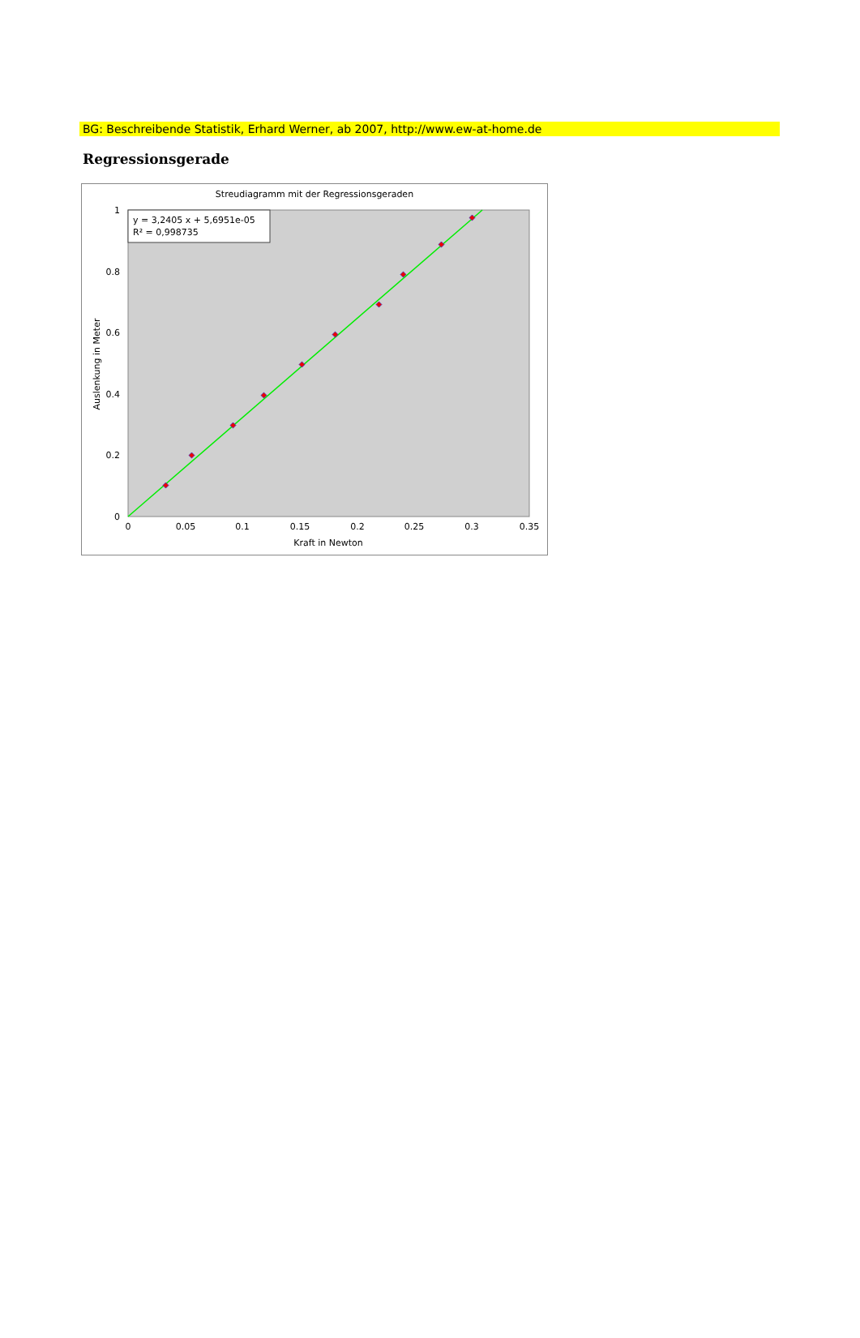BG: Beschreibende Statistik, Erhard Werner, ab 2007, http://www.ew-at-home.de
Regressionsgerade
Streudiagramm mit der Regressionsgeraden
y = 3,2405 x + 5,6951e-05
R² = 0,998735
1
0.8
0.6
0.4
0.2
0
0
0.05
0.1
0.15
0.2
0.25
0.3
0.35
Kraft in Newton
Auslenkung in Meter